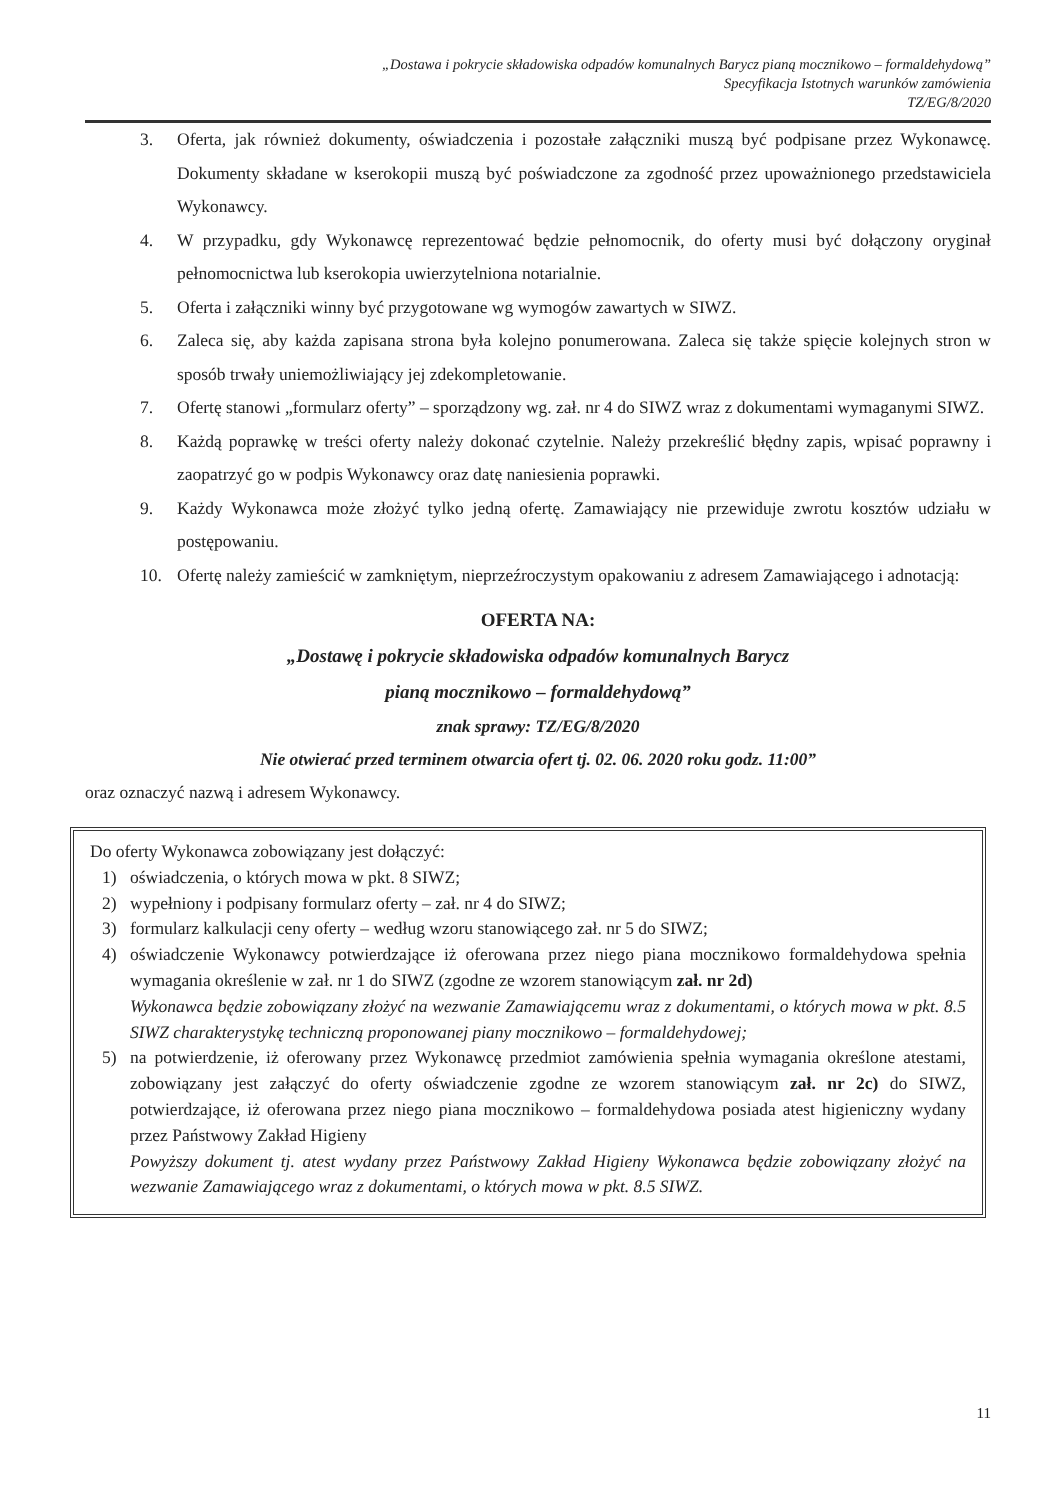„Dostawa i pokrycie składowiska odpadów komunalnych Barycz pianą mocznikowo – formaldehydową”
Specyfikacja Istotnych warunków zamówienia
TZ/EG/8/2020
3. Oferta, jak również dokumenty, oświadczenia i pozostałe załączniki muszą być podpisane przez Wykonawcę. Dokumenty składane w kserokopii muszą być poświadczone za zgodność przez upoważnionego przedstawiciela Wykonawcy.
4. W przypadku, gdy Wykonawcę reprezentować będzie pełnomocnik, do oferty musi być dołączony oryginał pełnomocnictwa lub kserokopia uwierzytelniona notarialnie.
5. Oferta i załączniki winny być przygotowane wg wymogów zawartych w SIWZ.
6. Zaleca się, aby każda zapisana strona była kolejno ponumerowana. Zaleca się także spięcie kolejnych stron w sposób trwały uniemożliwiający jej zdekompletowanie.
7. Ofertę stanowi „formularz oferty” – sporządzony wg. zał. nr 4 do SIWZ wraz z dokumentami wymaganymi SIWZ.
8. Każdą poprawkę w treści oferty należy dokonać czytelnie. Należy przekreślić błędny zapis, wpisać poprawny i zaopatrzyć go w podpis Wykonawcy oraz datę naniesienia poprawki.
9. Każdy Wykonawca może złożyć tylko jedną ofertę. Zamawiający nie przewiduje zwrotu kosztów udziału w postępowaniu.
10. Ofertę należy zamieścić w zamkniętym, nieprzeźroczystym opakowaniu z adresem Zamawiającego i adnotacją:
OFERTA NA:
„Dostawę i pokrycie składowiska odpadów komunalnych Barycz
pianą mocznikowo – formaldehydową”
znak sprawy: TZ/EG/8/2020
Nie otwierać przed terminem otwarcia ofert tj. 02. 06. 2020 roku godz. 11:00”
oraz oznaczyć nazwą i adresem Wykonawcy.
Do oferty Wykonawca zobowiązany jest dołączyć:
1) oświadczenia, o których mowa w pkt. 8 SIWZ;
2) wypełniony i podpisany formularz oferty – zał. nr 4 do SIWZ;
3) formularz kalkulacji ceny oferty – według wzoru stanowiącego zał. nr 5 do SIWZ;
4) oświadczenie Wykonawcy potwierdzające iż oferowana przez niego piana mocznikowo formaldehydowa spełnia wymagania określenie w zał. nr 1 do SIWZ (zgodne ze wzorem stanowiącym zał. nr 2d)
Wykonawca będzie zobowiązany złożyć na wezwanie Zamawiającemu wraz z dokumentami, o których mowa w pkt. 8.5 SIWZ charakterystykę techniczną proponowanej piany mocznikowo – formaldehydowej;
5) na potwierdzenie, iż oferowany przez Wykonawcę przedmiot zamówienia spełnia wymagania określone atestami, zobowiązany jest załączyć do oferty oświadczenie zgodne ze wzorem stanowiącym zał. nr 2c) do SIWZ, potwierdzające, iż oferowana przez niego piana mocznikowo – formaldehydowa posiada atest higieniczny wydany przez Państwowy Zakład Higieny
Powyższy dokument tj. atest wydany przez Państwowy Zakład Higieny Wykonawca będzie zobowiązany złożyć na wezwanie Zamawiającego wraz z dokumentami, o których mowa w pkt. 8.5 SIWZ.
11